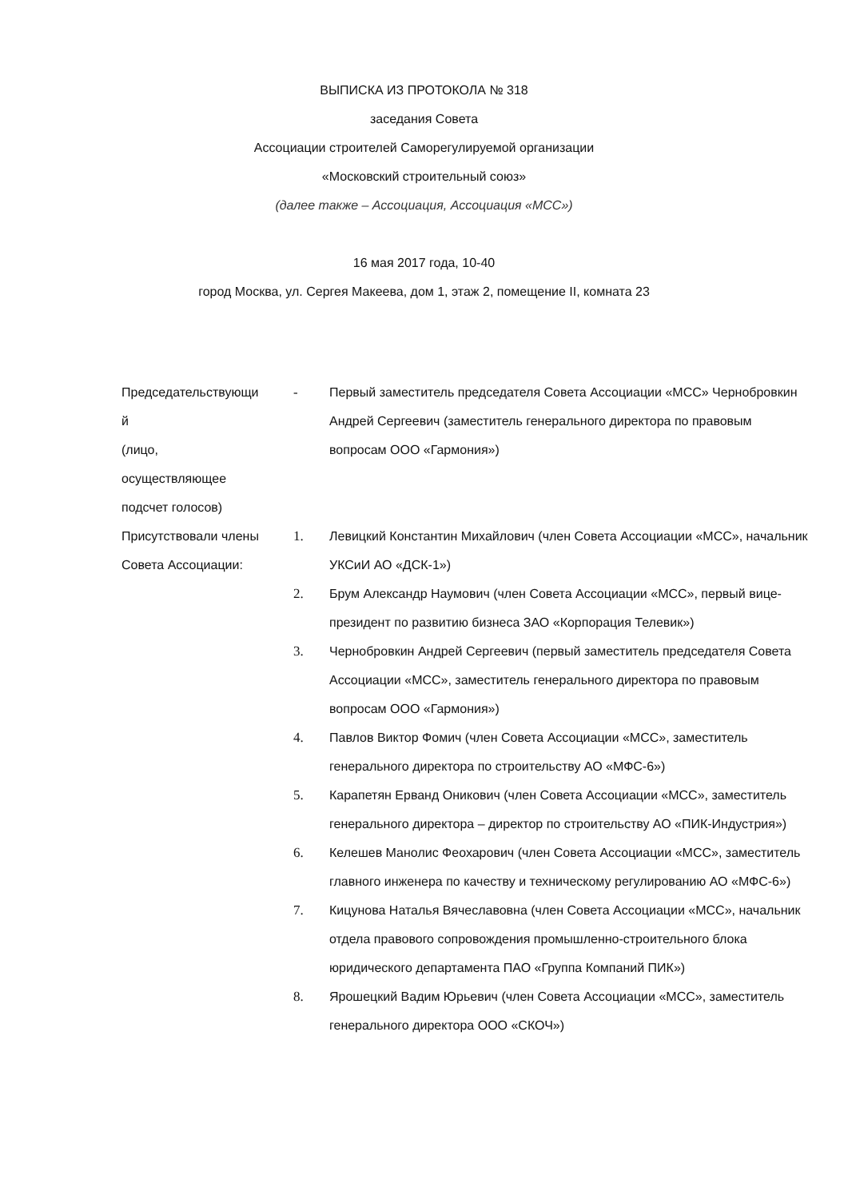ВЫПИСКА ИЗ ПРОТОКОЛА № 318
заседания Совета
Ассоциации строителей Саморегулируемой организации
«Московский строительный союз»
(далее также – Ассоциация, Ассоциация «МСС»)
16 мая 2017 года, 10-40
город Москва, ул. Сергея Макеева, дом 1, этаж 2, помещение II, комната 23
| Председательствующи й (лицо, осуществляющее подсчет голосов) | - | Первый заместитель председателя Совета Ассоциации «МСС» Чернобровкин Андрей Сергеевич (заместитель генерального директора по правовым вопросам ООО «Гармония») |
| Присутствовали члены Совета Ассоциации: | 1. | Левицкий Константин Михайлович (член Совета Ассоциации «МСС», начальник УКСиИ АО «ДСК-1») |
| | 2. | Брум Александр Наумович (член Совета Ассоциации «МСС», первый вице-президент по развитию бизнеса ЗАО «Корпорация Телевик») |
| | 3. | Чернобровкин Андрей Сергеевич (первый заместитель председателя Совета Ассоциации «МСС», заместитель генерального директора по правовым вопросам ООО «Гармония») |
| | 4. | Павлов Виктор Фомич (член Совета Ассоциации «МСС», заместитель генерального директора по строительству АО «МФС-6») |
| | 5. | Карапетян Ерванд Оникович (член Совета Ассоциации «МСС», заместитель генерального директора – директор по строительству АО «ПИК-Индустрия») |
| | 6. | Келешев Манолис Феохарович (член Совета Ассоциации «МСС», заместитель главного инженера по качеству и техническому регулированию АО «МФС-6») |
| | 7. | Кицунова Наталья Вячеславовна (член Совета Ассоциации «МСС», начальник отдела правового сопровождения промышленно-строительного блока юридического департамента ПАО «Группа Компаний ПИК») |
| | 8. | Ярошецкий Вадим Юрьевич (член Совета Ассоциации «МСС», заместитель генерального директора ООО «СКОЧ») |